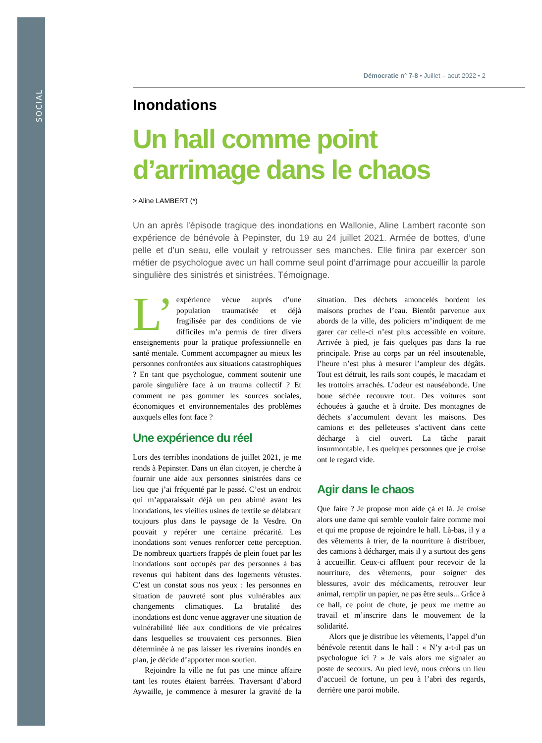SOCIAL
Démocratie n° 7-8 • Juillet – aout 2022 • 2
Inondations
Un hall comme point d’arrimage dans le chaos
> Aline LAMBERT (*)
Un an après l’épisode tragique des inondations en Wallonie, Aline Lambert raconte son expérience de bénévole à Pepinster, du 19 au 24 juillet 2021. Armée de bottes, d’une pelle et d’un seau, elle voulait y retrousser ses manches. Elle finira par exercer son métier de psychologue avec un hall comme seul point d’arrimage pour accueillir la parole singulière des sinistrés et sinistrées. Témoignage.
L’ expérience vécue auprès d’une population traumatisée et déjà fragilisée par des conditions de vie difficiles m’a permis de tirer divers enseignements pour la pratique professionnelle en santé mentale. Comment accompagner au mieux les personnes confrontées aux situations catastrophiques ? En tant que psychologue, comment soutenir une parole singulière face à un trauma collectif ? Et comment ne pas gommer les sources sociales, économiques et environnementales des problèmes auxquels elles font face ?
Une expérience du réel
Lors des terribles inondations de juillet 2021, je me rends à Pepinster. Dans un élan citoyen, je cherche à fournir une aide aux personnes sinistrées dans ce lieu que j’ai fréquenté par le passé. C’est un endroit qui m’apparaissait déjà un peu abimé avant les inondations, les vieilles usines de textile se délabrant toujours plus dans le paysage de la Vesdre. On pouvait y repérer une certaine précarité. Les inondations sont venues renforcer cette perception. De nombreux quartiers frappés de plein fouet par les inondations sont occupés par des personnes à bas revenus qui habitent dans des logements vétustes. C’est un constat sous nos yeux : les personnes en situation de pauvreté sont plus vulnérables aux changements climatiques. La brutalité des inondations est donc venue aggraver une situation de vulnérabilité liée aux conditions de vie précaires dans lesquelles se trouvaient ces personnes. Bien déterminée à ne pas laisser les riverains inondés en plan, je décide d’apporter mon soutien.
Rejoindre la ville ne fut pas une mince affaire tant les routes étaient barrées. Traversant d’abord Aywaille, je commence à mesurer la gravité de la situation. Des déchets amoncelés bordent les maisons proches de l’eau. Bientôt parvenue aux abords de la ville, des policiers m’indiquent de me garer car celle-ci n’est plus accessible en voiture. Arrivée à pied, je fais quelques pas dans la rue principale. Prise au corps par un réel insoutenable, l’heure n’est plus à mesurer l’ampleur des dégâts. Tout est détruit, les rails sont coupés, le macadam et les trottoirs arrachés. L’odeur est nauséabonde. Une boue séchée recouvre tout. Des voitures sont échouées à gauche et à droite. Des montagnes de déchets s’accumulent devant les maisons. Des camions et des pelleteuses s’activent dans cette décharge à ciel ouvert. La tâche parait insurmontable. Les quelques personnes que je croise ont le regard vide.
Agir dans le chaos
Que faire ? Je propose mon aide çà et là. Je croise alors une dame qui semble vouloir faire comme moi et qui me propose de rejoindre le hall. Là-bas, il y a des vêtements à trier, de la nourriture à distribuer, des camions à décharger, mais il y a surtout des gens à accueillir. Ceux-ci affluent pour recevoir de la nourriture, des vêtements, pour soigner des blessures, avoir des médicaments, retrouver leur animal, remplir un papier, ne pas être seuls... Grâce à ce hall, ce point de chute, je peux me mettre au travail et m’inscrire dans le mouvement de la solidarité.
Alors que je distribue les vêtements, l’appel d’un bénévole retentit dans le hall : « N’y a-t-il pas un psychologue ici ? » Je vais alors me signaler au poste de secours. Au pied levé, nous créons un lieu d’accueil de fortune, un peu à l’abri des regards, derrière une paroi mobile.